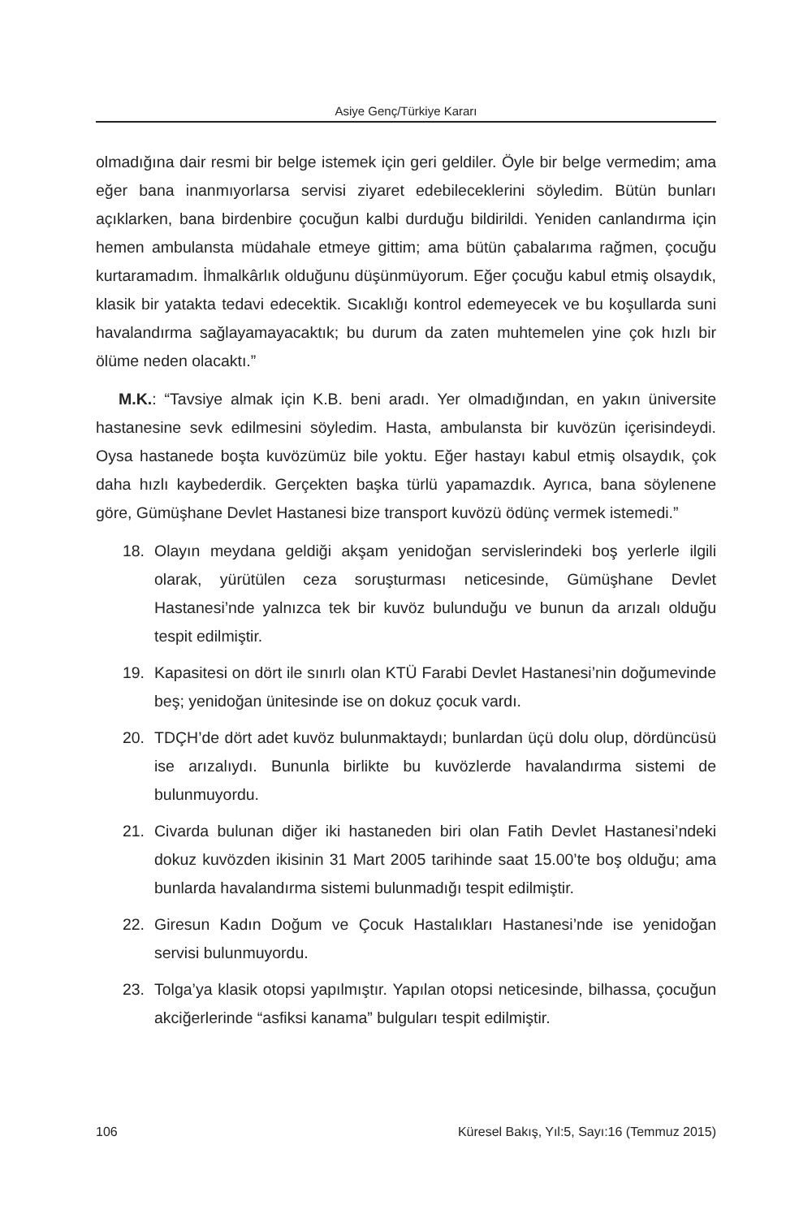Asiye Genç/Türkiye Kararı
olmadığına dair resmi bir belge istemek için geri geldiler. Öyle bir belge vermedim; ama eğer bana inanmıyorlarsa servisi ziyaret edebileceklerini söyledim. Bütün bunları açıklarken, bana birdenbire çocuğun kalbi durduğu bildirildi. Yeniden canlandırma için hemen ambulansta müdahale etmeye gittim; ama bütün çabalarıma rağmen, çocuğu kurtaramadım. İhmalkârlık olduğunu düşünmüyorum. Eğer çocuğu kabul etmiş olsaydık, klasik bir yatakta tedavi edecektik. Sıcaklığı kontrol edemeyecek ve bu koşullarda suni havalandırma sağlayamayacaktık; bu durum da zaten muhtemelen yine çok hızlı bir ölüme neden olacaktı.”
M.K.: “Tavsiye almak için K.B. beni aradı. Yer olmadığından, en yakın üniversite hastanesine sevk edilmesini söyledim. Hasta, ambulansta bir kuvözün içerisindeydi. Oysa hastanede boşta kuvözümüz bile yoktu. Eğer hastayı kabul etmiş olsaydık, çok daha hızlı kaybederdik. Gerçekten başka türlü yapamazdık. Ayrıca, bana söylenene göre, Gümüşhane Devlet Hastanesi bize transport kuvözü ödünç vermek istemedi.”
18. Olayın meydana geldiği akşam yenidoğan servislerindeki boş yerlerle ilgili olarak, yürütülen ceza soruşturması neticesinde, Gümüşhane Devlet Hastanesi’nde yalnızca tek bir kuvöz bulunduğu ve bunun da arızalı olduğu tespit edilmiştir.
19. Kapasitesi on dört ile sınırlı olan KTÜ Farabi Devlet Hastanesi’nin doğumevinde beş; yenidoğan ünitesinde ise on dokuz çocuk vardı.
20. TDÇH’de dört adet kuvöz bulunmaktaydı; bunlardan üçü dolu olup, dördüncüsü ise arızalıydı. Bununla birlikte bu kuvözlerde havalandırma sistemi de bulunmuyordu.
21. Civarda bulunan diğer iki hastaneden biri olan Fatih Devlet Hastanesi’ndeki dokuz kuvözden ikisinin 31 Mart 2005 tarihinde saat 15.00’te boş olduğu; ama bunlarda havalandırma sistemi bulunmadığı tespit edilmiştir.
22. Giresun Kadın Doğum ve Çocuk Hastalıkları Hastanesi’nde ise yenidoğan servisi bulunmuyordu.
23. Tolga’ya klasik otopsi yapılmıştır. Yapılan otopsi neticesinde, bilhassa, çocuğun akciğerlerinde “asfiksi kanama” bulguları tespit edilmiştir.
106 Küresel Bakış, Yıl:5, Sayı:16 (Temmuz 2015)